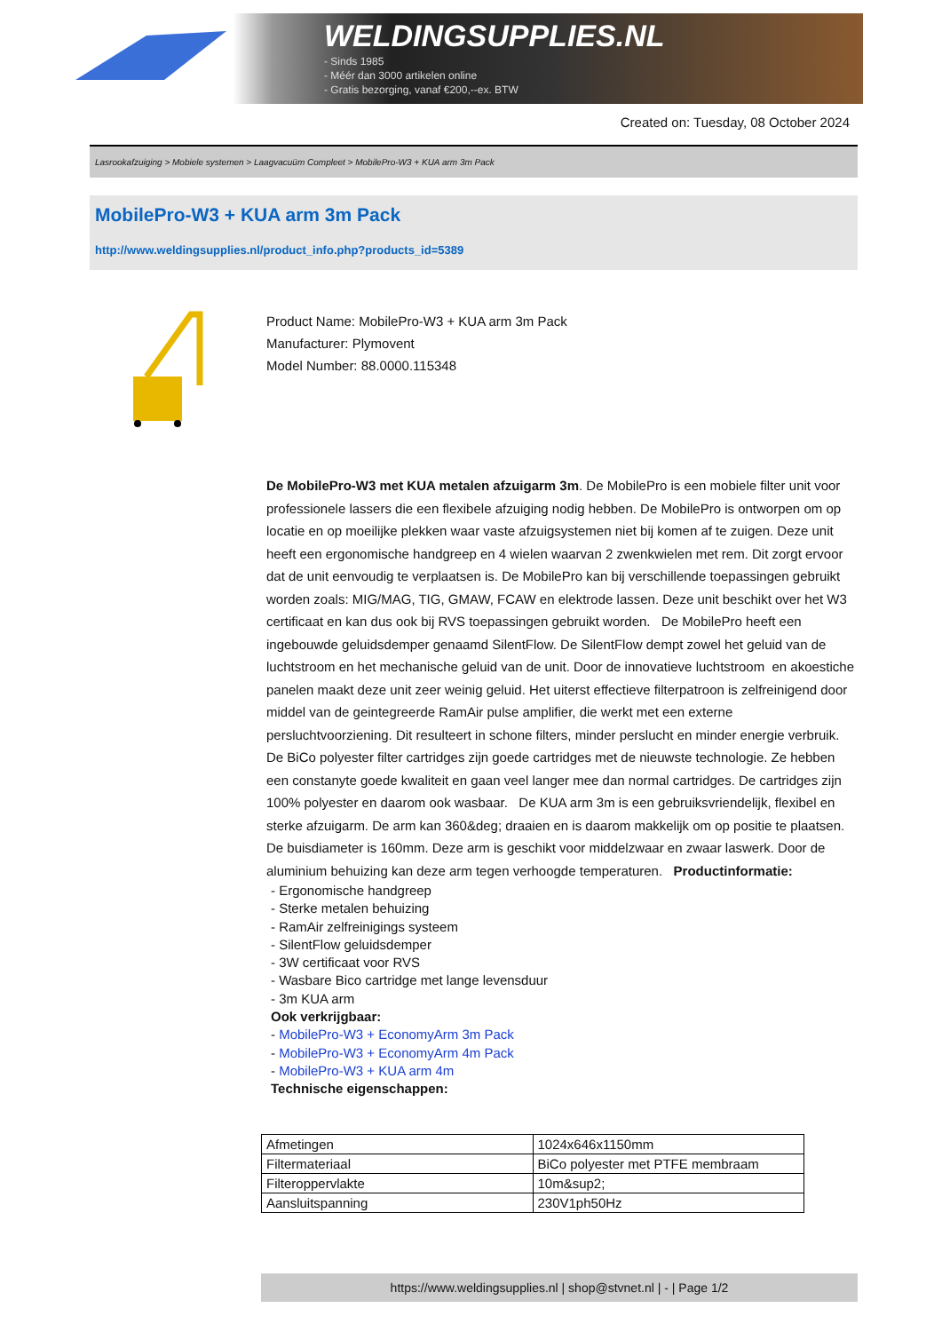WELDINGSUPPLIES.NL
- Sinds 1985
- Méér dan 3000 artikelen online
- Gratis bezorging, vanaf €200,--ex. BTW
Created on: Tuesday, 08 October 2024
Lasrookafzuiging > Mobiele systemen > Laagvacuüm Compleet > MobilePro-W3 + KUA arm 3m Pack
MobilePro-W3 + KUA arm 3m Pack
http://www.weldingsupplies.nl/product_info.php?products_id=5389
Product Name: MobilePro-W3 + KUA arm 3m Pack
Manufacturer: Plymovent
Model Number: 88.0000.115348
De MobilePro-W3 met KUA metalen afzuigarm 3m. De MobilePro is een mobiele filter unit voor professionele lassers die een flexibele afzuiging nodig hebben. De MobilePro is ontworpen om op locatie en op moeilijke plekken waar vaste afzuigsystemen niet bij komen af te zuigen. Deze unit heeft een ergonomische handgreep en 4 wielen waarvan 2 zwenkwielen met rem. Dit zorgt ervoor dat de unit eenvoudig te verplaatsen is. De MobilePro kan bij verschillende toepassingen gebruikt worden zoals: MIG/MAG, TIG, GMAW, FCAW en elektrode lassen. Deze unit beschikt over het W3 certificaat en kan dus ook bij RVS toepassingen gebruikt worden. De MobilePro heeft een ingebouwde geluidsdemper genaamd SilentFlow. De SilentFlow dempt zowel het geluid van de luchtstroom en het mechanische geluid van de unit. Door de innovatieve luchtstroom en akoestiche panelen maakt deze unit zeer weinig geluid. Het uiterst effectieve filterpatroon is zelfreinigend door middel van de geintegreerde RamAir pulse amplifier, die werkt met een externe persluchtvoorziening. Dit resulteert in schone filters, minder perslucht en minder energie verbruik. De BiCo polyester filter cartridges zijn goede cartridges met de nieuwste technologie. Ze hebben een constanyte goede kwaliteit en gaan veel langer mee dan normal cartridges. De cartridges zijn 100% polyester en daarom ook wasbaar. De KUA arm 3m is een gebruiksvriendelijk, flexibel en sterke afzuigarm. De arm kan 360&deg; draaien en is daarom makkelijk om op positie te plaatsen. De buisdiameter is 160mm. Deze arm is geschikt voor middelzwaar en zwaar laswerk. Door de aluminium behuizing kan deze arm tegen verhoogde temperaturen. Productinformatie:
- Ergonomische handgreep
- Sterke metalen behuizing
- RamAir zelfreinigings systeem
- SilentFlow geluidsdemper
- 3W certificaat voor RVS
- Wasbare Bico cartridge met lange levensduur
- 3m KUA arm
Ook verkrijgbaar:
- MobilePro-W3 + EconomyArm 3m Pack
- MobilePro-W3 + EconomyArm 4m Pack
- MobilePro-W3 + KUA arm 4m
Technische eigenschappen:
| Afmetingen | 1024x646x1150mm |
| Filtermateriaal | BiCo polyester met PTFE membraam |
| Filteroppervlakte | 10m&sup2; |
| Aansluitspanning | 230V1ph50Hz |
https://www.weldingsupplies.nl | shop@stvnet.nl | - | Page 1/2